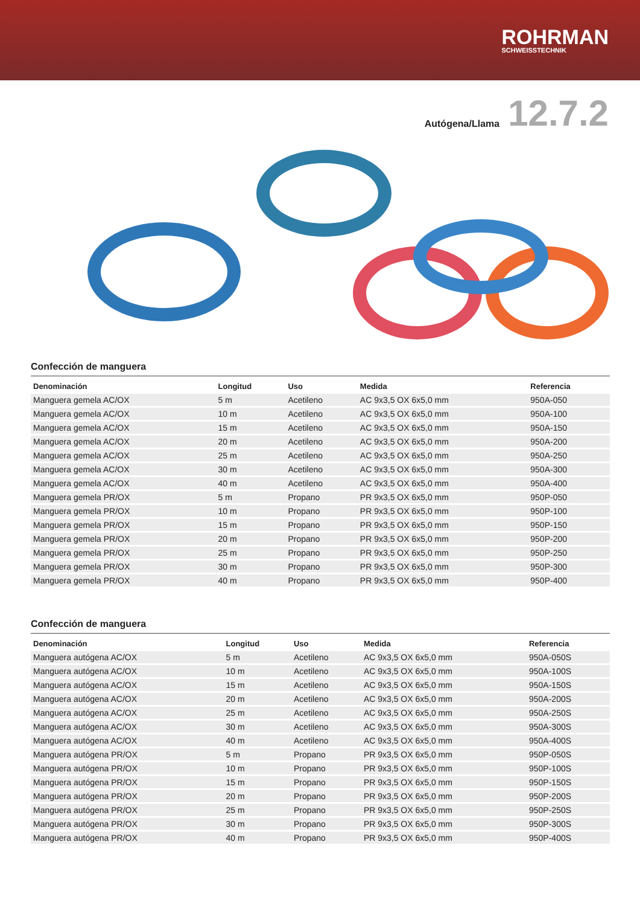ROHRMAN
SCHWEISSTECHNIK
Autógena/Llama
12.7.2
Confección de manguera
| Denominación | Longitud | Uso | Medida | Referencia |
| --- | --- | --- | --- | --- |
| Manguera gemela AC/OX | 5 m | Acetileno | AC 9x3,5 OX 6x5,0 mm | 950A-050 |
| Manguera gemela AC/OX | 10 m | Acetileno | AC 9x3,5 OX 6x5,0 mm | 950A-100 |
| Manguera gemela AC/OX | 15 m | Acetileno | AC 9x3,5 OX 6x5,0 mm | 950A-150 |
| Manguera gemela AC/OX | 20 m | Acetileno | AC 9x3,5 OX 6x5,0 mm | 950A-200 |
| Manguera gemela AC/OX | 25 m | Acetileno | AC 9x3,5 OX 6x5,0 mm | 950A-250 |
| Manguera gemela AC/OX | 30 m | Acetileno | AC 9x3,5 OX 6x5,0 mm | 950A-300 |
| Manguera gemela AC/OX | 40 m | Acetileno | AC 9x3,5 OX 6x5,0 mm | 950A-400 |
| Manguera gemela PR/OX | 5 m | Propano | PR 9x3,5 OX 6x5,0 mm | 950P-050 |
| Manguera gemela PR/OX | 10 m | Propano | PR 9x3,5 OX 6x5,0 mm | 950P-100 |
| Manguera gemela PR/OX | 15 m | Propano | PR 9x3,5 OX 6x5,0 mm | 950P-150 |
| Manguera gemela PR/OX | 20 m | Propano | PR 9x3,5 OX 6x5,0 mm | 950P-200 |
| Manguera gemela PR/OX | 25 m | Propano | PR 9x3,5 OX 6x5,0 mm | 950P-250 |
| Manguera gemela PR/OX | 30 m | Propano | PR 9x3,5 OX 6x5,0 mm | 950P-300 |
| Manguera gemela PR/OX | 40 m | Propano | PR 9x3,5 OX 6x5,0 mm | 950P-400 |
Confección de manguera
| Denominación | Longitud | Uso | Medida | Referencia |
| --- | --- | --- | --- | --- |
| Manguera autógena AC/OX | 5 m | Acetileno | AC 9x3,5 OX 6x5,0 mm | 950A-050S |
| Manguera autógena AC/OX | 10 m | Acetileno | AC 9x3,5 OX 6x5,0 mm | 950A-100S |
| Manguera autógena AC/OX | 15 m | Acetileno | AC 9x3,5 OX 6x5,0 mm | 950A-150S |
| Manguera autógena AC/OX | 20 m | Acetileno | AC 9x3,5 OX 6x5,0 mm | 950A-200S |
| Manguera autógena AC/OX | 25 m | Acetileno | AC 9x3,5 OX 6x5,0 mm | 950A-250S |
| Manguera autógena AC/OX | 30 m | Acetileno | AC 9x3,5 OX 6x5,0 mm | 950A-300S |
| Manguera autógena AC/OX | 40 m | Acetileno | AC 9x3,5 OX 6x5,0 mm | 950A-400S |
| Manguera autógena PR/OX | 5 m | Propano | PR 9x3,5 OX 6x5,0 mm | 950P-050S |
| Manguera autógena PR/OX | 10 m | Propano | PR 9x3,5 OX 6x5,0 mm | 950P-100S |
| Manguera autógena PR/OX | 15 m | Propano | PR 9x3,5 OX 6x5,0 mm | 950P-150S |
| Manguera autógena PR/OX | 20 m | Propano | PR 9x3,5 OX 6x5,0 mm | 950P-200S |
| Manguera autógena PR/OX | 25 m | Propano | PR 9x3,5 OX 6x5,0 mm | 950P-250S |
| Manguera autógena PR/OX | 30 m | Propano | PR 9x3,5 OX 6x5,0 mm | 950P-300S |
| Manguera autógena PR/OX | 40 m | Propano | PR 9x3,5 OX 6x5,0 mm | 950P-400S |